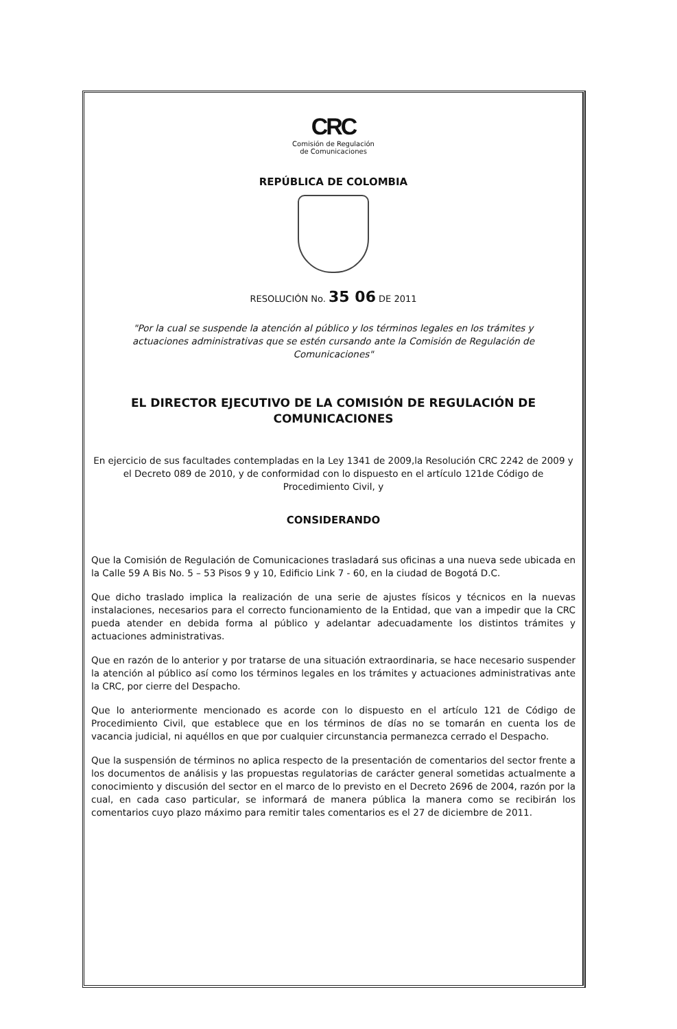CRC
Comisión de Regulación
de Comunicaciones
REPÚBLICA DE COLOMBIA
RESOLUCIÓN No. 35 06 DE 2011
"Por la cual se suspende la atención al público y los términos legales en los trámites y actuaciones administrativas que se estén cursando ante la Comisión de Regulación de Comunicaciones"
EL DIRECTOR EJECUTIVO DE LA COMISIÓN DE REGULACIÓN DE COMUNICACIONES
En ejercicio de sus facultades contempladas en la Ley 1341 de 2009,la Resolución CRC 2242 de 2009 y el Decreto 089 de 2010, y de conformidad con lo dispuesto en el artículo 121de Código de Procedimiento Civil, y
CONSIDERANDO
Que la Comisión de Regulación de Comunicaciones trasladará sus oficinas a una nueva sede ubicada en la Calle 59 A Bis No. 5 – 53 Pisos 9 y 10, Edificio Link 7 - 60, en la ciudad de Bogotá D.C.
Que dicho traslado implica la realización de una serie de ajustes físicos y técnicos en la nuevas instalaciones, necesarios para el correcto funcionamiento de la Entidad, que van a impedir que la CRC pueda atender en debida forma al público y adelantar adecuadamente los distintos trámites y actuaciones administrativas.
Que en razón de lo anterior y por tratarse de una situación extraordinaria, se hace necesario suspender la atención al público así como los términos legales en los trámites y actuaciones administrativas ante la CRC, por cierre del Despacho.
Que lo anteriormente mencionado es acorde con lo dispuesto en el artículo 121 de Código de Procedimiento Civil, que establece que en los términos de días no se tomarán en cuenta los de vacancia judicial, ni aquéllos en que por cualquier circunstancia permanezca cerrado el Despacho.
Que la suspensión de términos no aplica respecto de la presentación de comentarios del sector frente a los documentos de análisis y las propuestas regulatorias de carácter general sometidas actualmente a conocimiento y discusión del sector en el marco de lo previsto en el Decreto 2696 de 2004, razón por la cual, en cada caso particular, se informará de manera pública la manera como se recibirán los comentarios cuyo plazo máximo para remitir tales comentarios es el 27 de diciembre de 2011.